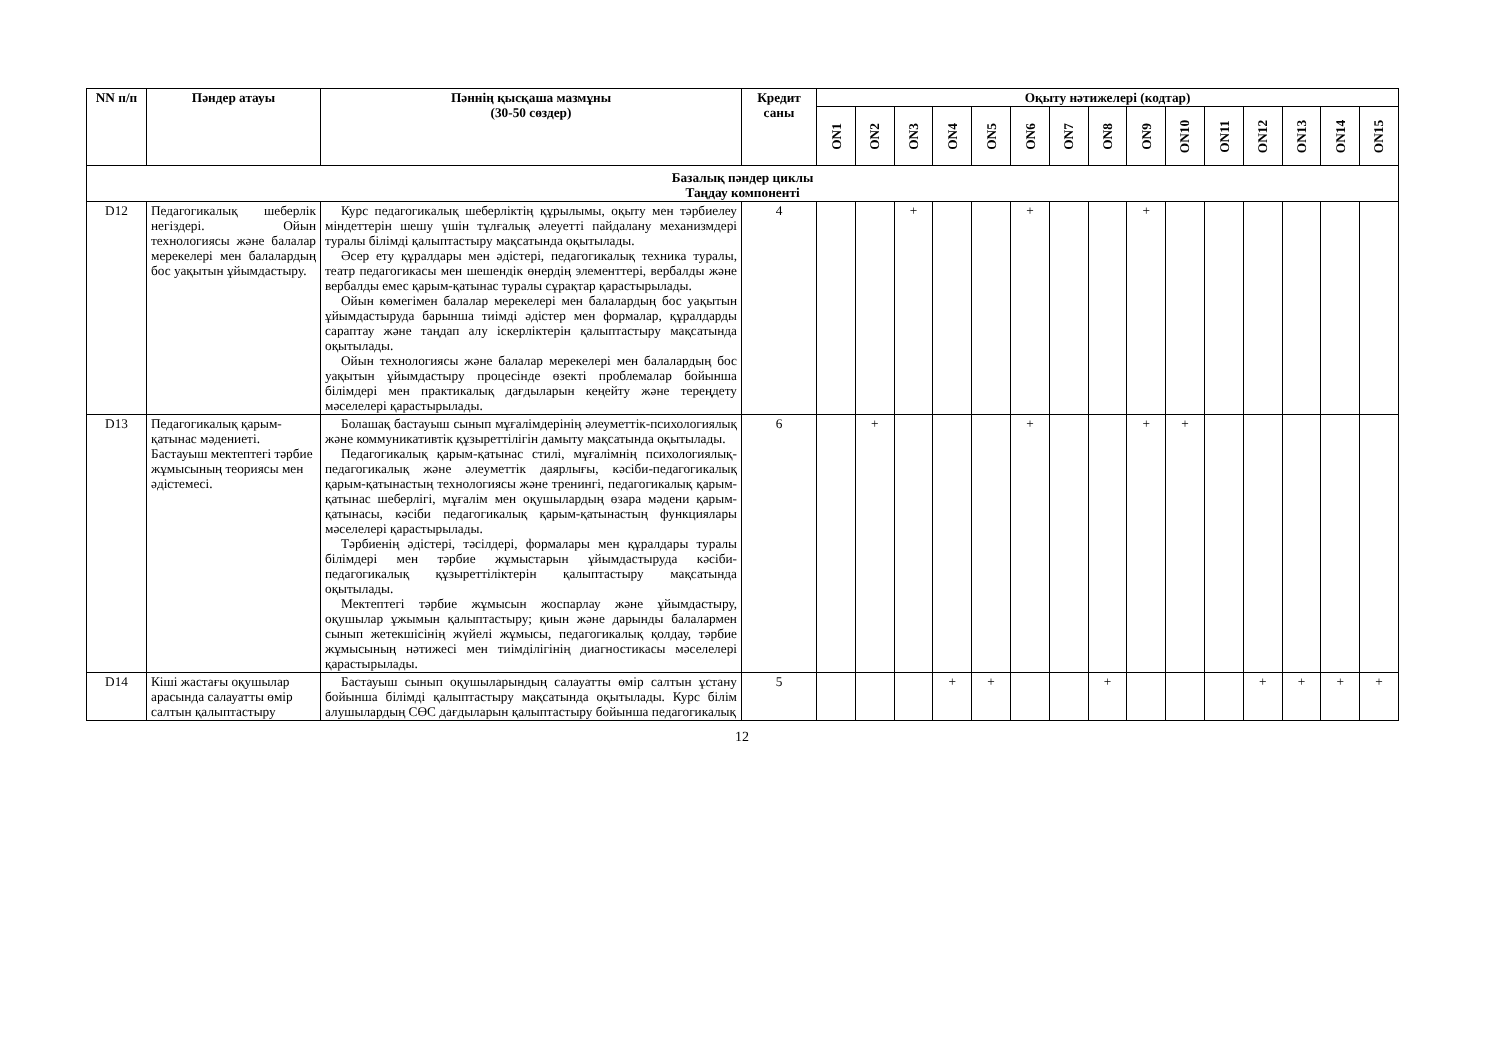| NN п/п | Пәндер атауы | Пәннің қысқаша мазмұны (30-50 сөздер) | Кредит саны | Оқыту нәтижелері (кодтар) | | | | | | | | | | | | | | |
| --- | --- | --- | --- | --- | --- | --- | --- | --- | --- | --- | --- | --- | --- | --- | --- | --- | --- | --- |
| | | | | ON1 | ON2 | ON3 | ON4 | ON5 | ON6 | ON7 | ON8 | ON9 | ON10 | ON11 | ON12 | ON13 | ON14 | ON15 |
| Базалық пәндер циклы Таңдау компоненті | | | | | | | | | | | | | | | | | | |
| D12 | Педагогикалық шеберлік негіздері. Ойын технологиясы және балалар мерекелері мен балалардың бос уақытын ұйымдастыру. | Курс педагогикалық шеберліктің құрылымы, оқыту мен тәрбиелеу міндеттерін шешу үшін тұлғалық әлеуетті пайдалану механизмдері туралы білімді қалыптастыру мақсатында оқытылады. Әсер ету құралдары мен әдістері, педагогикалық техника туралы, театр педагогикасы мен шешендік өнердің элементтері, вербалды және вербалды емес қарым-қатынас туралы сұрақтар қарастырылады. Ойын көмегімен балалар мерекелері мен балалардың бос уақытын ұйымдастыруда барынша тиімді әдістер мен формалар, құралдарды сараптау және таңдап алу іскерліктерін қалыптастыру мақсатында оқытылады. Ойын технологиясы және балалар мерекелері мен балалардың бос уақытын ұйымдастыру процесінде өзекті проблемалар бойынша білімдері мен практикалық дағдыларын кеңейту және тереңдету мәселелері қарастырылады. | 4 | | | + | | | + | | | + | | | | | | |
| D13 | Педагогикалық қарым-қатынас мәдениеті. Бастауыш мектептегі тәрбие жұмысының теориясы мен әдістемесі. | Болашақ бастауыш сынып мұғалімдерінің әлеуметтік-психологиялық және коммуникативтік құзыреттілігін дамыту мақсатында оқытылады. Педагогикалық қарым-қатынас стилі, мұғалімнің психологиялық-педагогикалық және әлеуметтік даярлығы, кәсіби-педагогикалық қарым-қатынастың технологиясы және тренингі, педагогикалық қарым-қатынас шеберлігі, мұғалім мен оқушылардың өзара мәдени қарым- қатынасы, кәсіби педагогикалық қарым-қатынастың функциялары мәселелері қарастырылады. Тәрбиенің әдістері, тәсілдері, формалары мен құралдары туралы білімдері мен тәрбие жұмыстарын ұйымдастыруда кәсіби-педагогикалық құзыреттіліктерін қалыптастыру мақсатында оқытылады. Мектептегі тәрбие жұмысын жоспарлау және ұйымдастыру, оқушылар ұжымын қалыптастыру; қиын және дарынды балалармен сынып жетекшісінің жүйелі жұмысы, педагогикалық қолдау, тәрбие жұмысының нәтижесі мен тиімділігінің диагностикасы мәселелері қарастырылады. | 6 | | + | | | | + | | | + | + | | | | | |
| D14 | Кіші жастағы оқушылар арасында салауатты өмір салтын қалыптастыру | Бастауыш сынып оқушыларындың салауатты өмір салтын ұстану бойынша білімді қалыптастыру мақсатында оқытылады. Курс білім алушылардың СӨС дағдыларын қалыптастыру бойынша педагогикалық | 5 | | | | + | + | | | + | | | | + | + | + | + |
12